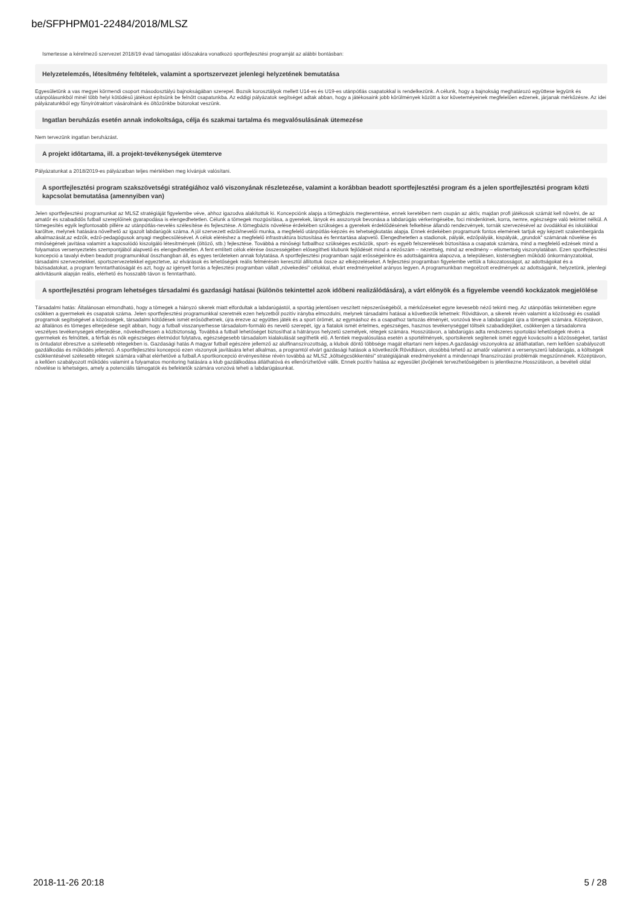be/SFPHPM01-22484/2018/MLSZ
Ismertesse a kérelmező szervezet 2018/19 évad támogatási időszakára vonatkozó sportfejlesztési programját az alábbi bontásban:
Helyzetelemzés, létesítmény feltételek, valamint a sportszervezet jelenlegi helyzetének bemutatása
Egyesületünk a vas megyei körmendi csoport másodosztályú bajnokságában szerepel. Bozsik korosztályok mellett U14-es és U19-es utánpótlás csapatokkal is rendelkezünk. A célunk, hogy a bajnokság meghatározó együttese legyünk és utánpólásunkból minél több helyi kötödésű játékost építsünk be felnőtt csapatunkba. Az eddigi pályázatok segítséget adtak abban, hogy a játékosaink jobb körülmények között a kor követeméyeinek megfelelően edzenek, járjanak mérkőzésre. Az idei pályázatunkból egy fűnyírótraktort vásárolnánk és öltözőnkbe bútorokat veszünk.
Ingatlan beruházás esetén annak indokoltsága, célja és szakmai tartalma és megvalósulásának ütemezése
Nem tervezünk ingatlan beruházást.
A projekt időtartama, ill. a projekt-tevékenységek ütemterve
Pályázatunkat a 2018/2019-es pályázatban teljes mértékben meg kívánjuk valósítani.
A sportfejlesztési program szakszövetségi stratégiához való viszonyának részletezése, valamint a korábban beadott sportfejlesztési program és a jelen sportfejlesztési program közti kapcsolat bemutatása (amennyiben van)
Jelen sportfejlesztési programunkat az MLSZ stratégiáját figyelembe véve, ahhoz igazodva alakítottuk ki. Koncepciónk alapja a tömegbázis megteremtése, ennek keretében nem csupán az aktív, majdan profi játékosok számát kell növelni, de az amatőr és szabadidős futball szereplőinek gyarapodása is elengedhetetlen. Célunk a tömegek mozgósítása, a gyerekek, lányok és asszonyok bevonása a labdarúgás vérkeringésébe, foci mindenkinek, korra, nemre, egészségre való tekintet nélkül. A tömegesítés egyik legfontosabb pillére az utánpótlás-nevelés szélesítése és fejlesztése. A tömegbázis növelése érdekében szükséges a gyerekek érdeklődésének felkeltése állandó rendezvények, tornák szervezésével az óvodákkal és iskolákkal karöltve, melynek hatására növelhető az igazolt labdarúgók száma. A jól szervezett edzői/nevelői munka, a megfelelő utánpótlás-képzés és tehetségkutatás alapja. Ennek érdekében programunk fontos elemének tartjuk egy képzett szakembergárda alkalmazását,az edzők, edző-pedagógusok anyagi megbecsülésével. A célok eléréshez a megfelelő infrastruktúra biztosítása és fenntartása alapvető. Elengedhetetlen a stadionok, pályák, edzőpályák, kispályák, „grundok” számának növelése és minőségének javítása valamint a kapcsolódó kiszolgáló létesítmények (öltöző, stb.) fejlesztése. Továbbá a minőségi futballhoz szükséges eszközök, sport- és egyéb felszerelések biztosítása a csapatok számára, mind a megfelelő edzések mind a folyamatos versenyeztetés szempontjából alapvető és elengedhetetlen. A fent említett célok elérése összességében elősegítheti klubunk fejlődését mind a nézőszám – nézettség, mind az eredmény – elismertség viszonylatában. Ezen sportfejlesztési koncepció a tavalyi évben beadott programunkkal összhangban áll, és egyes területeken annak folytatása. A sportfejlesztési programban saját erősségeinkre és adottságainkra alapozva, a településen, kistérségben működő önkormányzatokkal, társadalmi szervezetekkel, sportszervezetekkel egyeztetve, az elvárások és lehetőségek reális felmérésén keresztül állítottuk össze az elképzeléseket. A fejlesztési programban figyelembe vettük a fokozatosságot, az adottságokat és a bázisadatokat, a program fenntarthatóságát és azt, hogy az igényelt forrás a fejlesztési programban vállalt „növekedési” célokkal, elvárt eredményekkel arányos legyen. A programunkban megcélzott eredmények az adottságaink, helyzetünk, jelenlegi aktivitásunk alapján reális, elérhető és hosszabb távon is fenntartható.
A sportfejlesztési program lehetséges társadalmi és gazdasági hatásai (különös tekintettel azok időbeni realizálódására), a várt előnyök és a figyelembe veendő kockázatok megjelölése
Társadalmi hatás: Általánosan elmondható, hogy a tömegek a hiányzó sikerek miatt elfordultak a labdarúgástól, a sportág jelentősen veszített népszerűségéből, a mérkőzéseket egyre kevesebb néző tekinti meg. Az utánpótlás tekintetében egyre csökken a gyermekek és csapatok száma. Jelen sportfejlesztési programunkkal szeretnék ezen helyzetből pozitív irányba elmozdulni, melynek társadalmi hatásai a következők lehetnek: Rövidtávon, a sikerek révén valamint a közösségi és családi programok segítségével a közösségek, társadalmi kötődések ismét erősödhetnek, újra érezve az együttes játék és a sport örömét, az egymáshoz és a csapathoz tartozás élményét, vonzóvá téve a labdarúgást újra a tömegek számára. Középtávon, az általános és tömeges elterjedése segít abban, hogy a futball visszanyerhesse társadalom-formáló és nevelő szerepét, így a fiatalok ismét értelmes, egészséges, hasznos tevékenységgel töltsék szabadidejüket, csökkenjen a társadalomra veszélyes tevékenységek elterjedése, növekedhessen a közbiztonság. Továbbá a futball lehetőséget biztosíthat a hátrányos helyzetű személyek, rétegek számára. Hosszútávon, a labdarúgás adta rendszeres sportolási lehetőségek révén a gyermekek és felnőttek, a férfiak és nők egészséges életmódot folytatva, egészségesebb társadalom kialakulását segíthetik elő. A fentiek megvalósulása esetén a sportélmények, sportsikerek segítenek ismét eggyé kovácsolni a közösségeket, tartást is öntudatot ébresztve a szélesebb rétegekben is. Gazdasági hatás A magyar futball egészére jellemző az alulfinanszírozottság, a klubok döntő többsége magát eltartani nem képes.A gazdasági viszonyokra az átláthatatlan, nem kellően szabályozott gazdálkodás és működés jellemző. A sportfejlesztési koncepció ezen viszonyok javítására lehet alkalmas, a programtól elvárt gazdasági hatások a következők:Rövidtávon, olcsóbbá tehető az amatőr valamint a versenyszerű labdarúgás, a költségek csökkentésével szélesebb rétegek számára válhat elérhetővé a futball.A sportkoncepció érvényesítése révén továbbá az MLSZ „költségcsökkentési” stratégiájának eredményeként a mindennapi finanszírozási problémák megszűnnének. Középtávon, a kellően szabályozott működés valamint a folyamatos monitoring hatására a klub gazdálkodása átláthatóvá és ellenőrizhetővé válik. Ennek pozitív hatása az egyesület jövőjének tervezhetőségében is jelentkezne.Hosszútávon, a bevételi oldal növelése is lehetséges, amely a potenciális támogatók és befektetők számára vonzóvá teheti a labdarúgásunkat.
2018-11-26 20:18 5 / 28